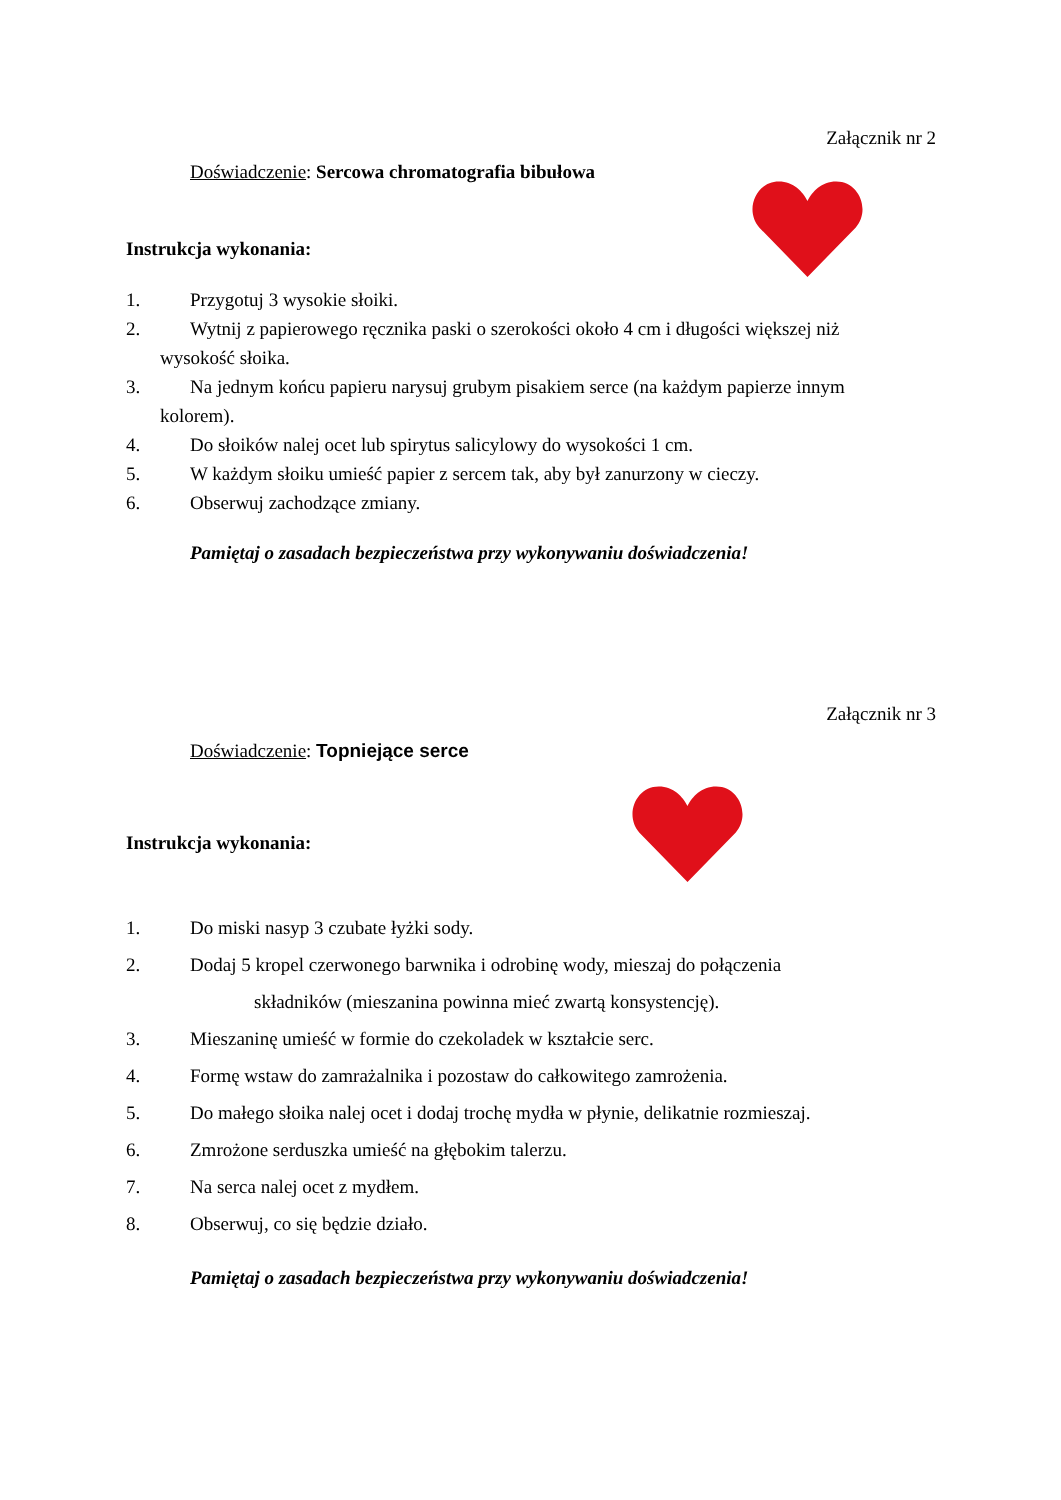Załącznik nr 2
Doświadczenie: Sercowa chromatografia bibułowa
Instrukcja wykonania:
1. Przygotuj 3 wysokie słoiki.
2. Wytnij z papierowego ręcznika paski o szerokości około 4 cm i długości większej niż
wysokość słoika.
3. Na jednym końcu papieru narysuj grubym pisakiem serce (na każdym papierze innym
kolorem).
4. Do słoików nalej ocet lub spirytus salicylowy do wysokości 1 cm.
5. W każdym słoiku umieść papier z sercem tak, aby był zanurzony w cieczy.
6. Obserwuj zachodzące zmiany.
Pamiętaj o zasadach bezpieczeństwa przy wykonywaniu doświadczenia!
Załącznik nr 3
Doświadczenie: Topniejące serce
Instrukcja wykonania:
1. Do miski nasyp 3 czubate łyżki sody.
2. Dodaj 5 kropel czerwonego barwnika i odrobinę wody, mieszaj do połączenia
składników (mieszanina powinna mieć zwartą konsystencję).
3. Mieszaninę umieść w formie do czekoladek w kształcie serc.
4. Formę wstaw do zamrażalnika i pozostaw do całkowitego zamrożenia.
5. Do małego słoika nalej ocet i dodaj trochę mydła w płynie, delikatnie rozmieszaj.
6. Zmrożone serduszka umieść na głębokim talerzu.
7. Na serca nalej ocet z mydłem.
8. Obserwuj, co się będzie działo.
Pamiętaj o zasadach bezpieczeństwa przy wykonywaniu doświadczenia!